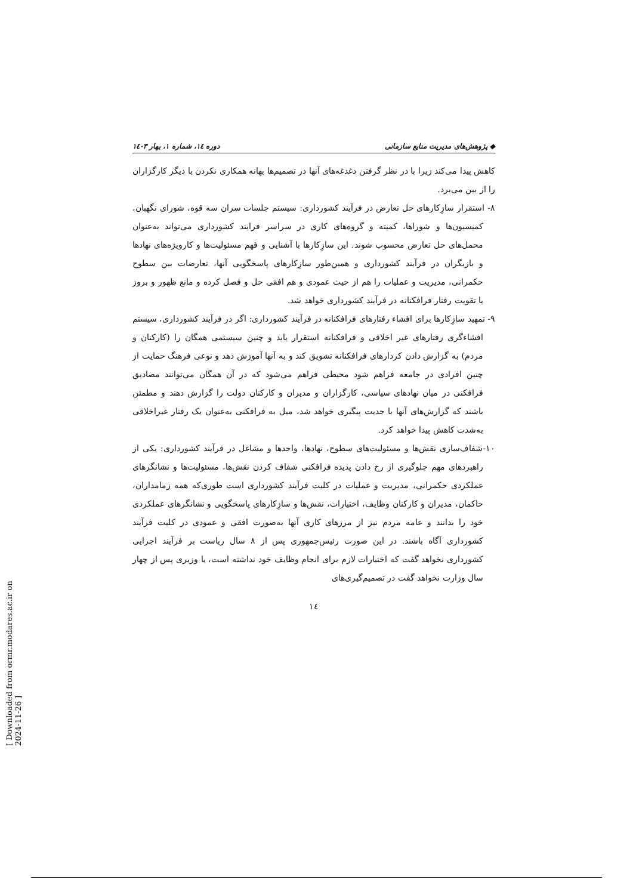◆ پژوهش‌های مدیریت منابع سازمانی دوره ۱٤، شماره ۱، بهار ۱٤۰۳
کاهش پیدا می‌کند زیرا با در نظر گرفتن دغدغه‌های آنها در تصمیم‌ها بهانه همکاری نکردن با دیگر کارگزاران را از بین می‌برد.
۸- استقرار سازِکارهای حل تعارض در فرآیند کشورداری: سیستم جلسات سران سه قوه، شورای نگهبان، کمیسیون‌ها و شوراها، کمیته و گروه‌های کاری در سراسر فرایند کشورداری می‌تواند به‌عنوان محمل‌های حل تعارض محسوب شوند. این سازِکارها با آشنایی و فهم مسئولیت‌ها و کارویژه‌های نهادها و بازیگران در فرآیند کشورداری و همین‌طور سازِکارهای پاسخگویی آنها، تعارضات بین سطوح حکمرانی، مدیریت و عملیات را هم از حیث عمودی و هم افقی حل و فصل کرده و مانع ظهور و بروز یا تقویت رفتار فرافکنانه در فرآیند کشورداری خواهد شد.
۹- تمهید سازِکارها برای افشاء رفتارهای فرافکنانه در فرآیند کشورداری: اگر در فرآیند کشورداری، سیستم افشاءگری رفتارهای غیر اخلاقی و فرافکنانه استقرار یابد و چنین سیستمی همگان را (کارکنان و مردم) به گزارش دادن کردارهای فرافکنانه تشویق کند و به آنها آموزش دهد و نوعی فرهنگ حمایت از چنین افرادی در جامعه فراهم شود محیطی فراهم می‌شود که در آن همگان می‌توانند مصادیق فرافکنی در میان نهادهای سیاسی، کارگزاران و مدیران و کارکنان دولت را گزارش دهند و مطمئن باشند که گزارش‌های آنها با جدیت پیگیری خواهد شد، میل به فرافکنی به‌عنوان یک رفتار غیراخلاقی به‌شدت کاهش پیدا خواهد کرد.
۱۰-شفاف‌سازی نقش‌ها و مسئولیت‌های سطوح، نهادها، واحدها و مشاغل در فرآیند کشورداری: یکی از راهبردهای مهم جلوگیری از رخ دادن پدیده فرافکنی شفاف کردن نقش‌ها، مسئولیت‌ها و نشانگرهای عملکردی حکمرانی، مدیریت و عملیات در کلیت فرآیند کشورداری است طوری‌که همه زمامداران، حاکمان، مدیران و کارکنان وظایف، اختیارات، نقش‌ها و سازِکارهای پاسخگویی و نشانگرهای عملکردی خود را بدانند و عامه مردم نیز از مرزهای کاری آنها به‌صورت افقی و عمودی در کلیت فرآیند کشورداری آگاه باشند. در این صورت رئیس‌جمهوری پس از ۸ سال ریاست بر فرآیند اجرایی کشورداری نخواهد گفت که اختیارات لازم برای انجام وظایف خود نداشته است، یا وزیری پس از چهار سال وزارت نخواهد گفت در تصمیم‌گیری‌های
۱٤
[ Downloaded from ormr.modares.ac.ir on 2024-11-26 ]